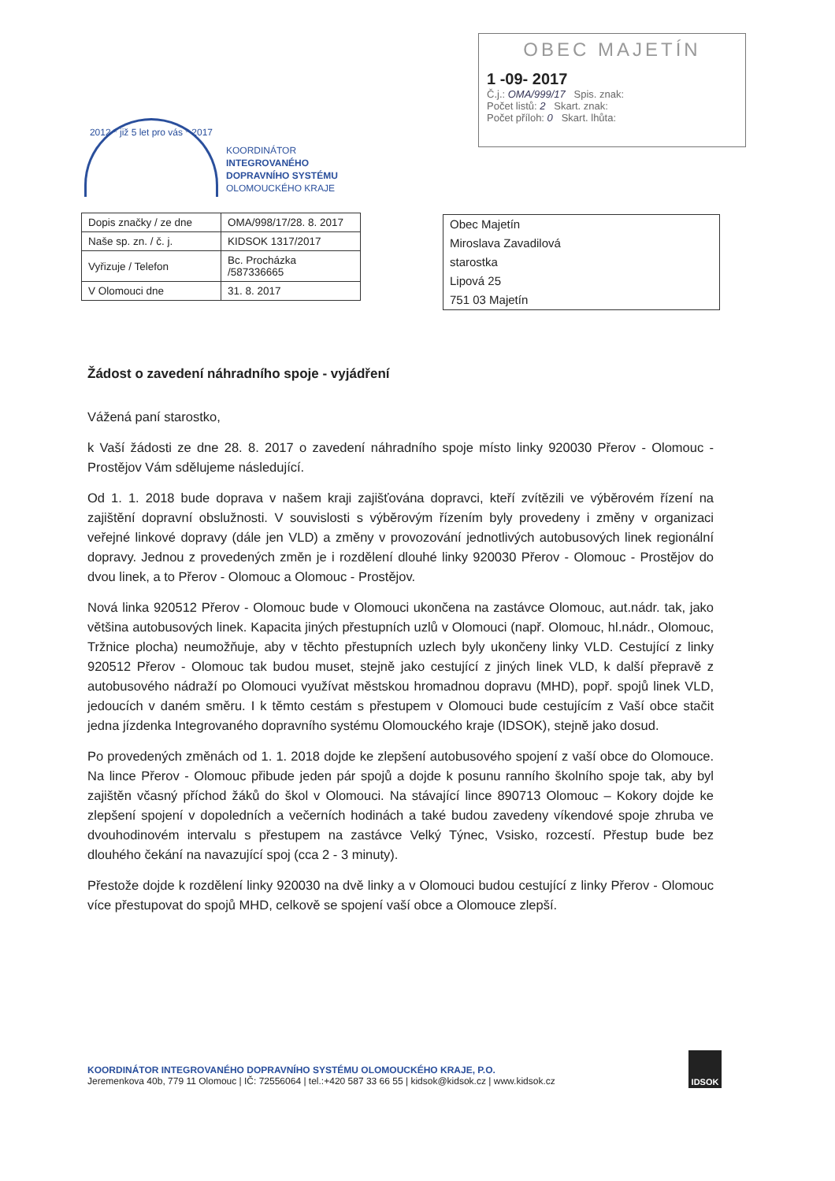OBEC MAJETÍN
1 -09- 2017
Č.j.: OMA/999/17 Spis. znak:
Počet listů: 2 Skart. znak:
Počet příloh: 0 Skart. lhůta:
2012 * již 5 let pro vás * 2017
KOORDINÁTOR
INTEGROVANÉHO
DOPRAVNÍHO SYSTÉMU
OLOMOUCKÉHO KRAJE
| Dopis značky / ze dne | OMA/998/17/28. 8. 2017 |
| Naše sp. zn. / č. j. | KIDSOK 1317/2017 |
| Vyřizuje / Telefon | Bc. Procházka /587336665 |
| V Olomouci dne | 31. 8. 2017 |
Obec Majetín
Miroslava Zavadilová
starostka
Lipová 25
751 03 Majetín
Žádost o zavedení náhradního spoje - vyjádření
Vážená paní starostko,
k Vaší žádosti ze dne 28. 8. 2017 o zavedení náhradního spoje místo linky 920030 Přerov - Olomouc - Prostějov Vám sdělujeme následující.
Od 1. 1. 2018 bude doprava v našem kraji zajišťována dopravci, kteří zvítězili ve výběrovém řízení na zajištění dopravní obslužnosti. V souvislosti s výběrovým řízením byly provedeny i změny v organizaci veřejné linkové dopravy (dále jen VLD) a změny v provozování jednotlivých autobusových linek regionální dopravy. Jednou z provedených změn je i rozdělení dlouhé linky 920030 Přerov - Olomouc - Prostějov do dvou linek, a to Přerov - Olomouc a Olomouc - Prostějov.
Nová linka 920512 Přerov - Olomouc bude v Olomouci ukončena na zastávce Olomouc, aut.nádr. tak, jako většina autobusových linek. Kapacita jiných přestupních uzlů v Olomouci (např. Olomouc, hl.nádr., Olomouc, Tržnice plocha) neumožňuje, aby v těchto přestupních uzlech byly ukončeny linky VLD. Cestující z linky 920512 Přerov - Olomouc tak budou muset, stejně jako cestující z jiných linek VLD, k další přepravě z autobusového nádraží po Olomouci využívat městskou hromadnou dopravu (MHD), popř. spojů linek VLD, jedoucích v daném směru. I k těmto cestám s přestupem v Olomouci bude cestujícím z Vaší obce stačit jedna jízdenka Integrovaného dopravního systému Olomouckého kraje (IDSOK), stejně jako dosud.
Po provedených změnách od 1. 1. 2018 dojde ke zlepšení autobusového spojení z vaší obce do Olomouce. Na lince Přerov - Olomouc přibude jeden pár spojů a dojde k posunu ranního školního spoje tak, aby byl zajištěn včasný příchod žáků do škol v Olomouci. Na stávající lince 890713 Olomouc – Kokory dojde ke zlepšení spojení v dopoledních a večerních hodinách a také budou zavedeny víkendové spoje zhruba ve dvouhodinovém intervalu s přestupem na zastávce Velký Týnec, Vsisko, rozcestí. Přestup bude bez dlouhého čekání na navazující spoj (cca 2 - 3 minuty).
Přestože dojde k rozdělení linky 920030 na dvě linky a v Olomouci budou cestující z linky Přerov - Olomouc více přestupovat do spojů MHD, celkově se spojení vaší obce a Olomouce zlepší.
KOORDINÁTOR INTEGROVANÉHO DOPRAVNÍHO SYSTÉMU OLOMOUCKÉHO KRAJE, P.O.
Jeremenkova 40b, 779 11 Olomouc | IČ: 72556064 | tel.:+420 587 33 66 55 | kidsok@kidsok.cz | www.kidsok.cz
IDSOK